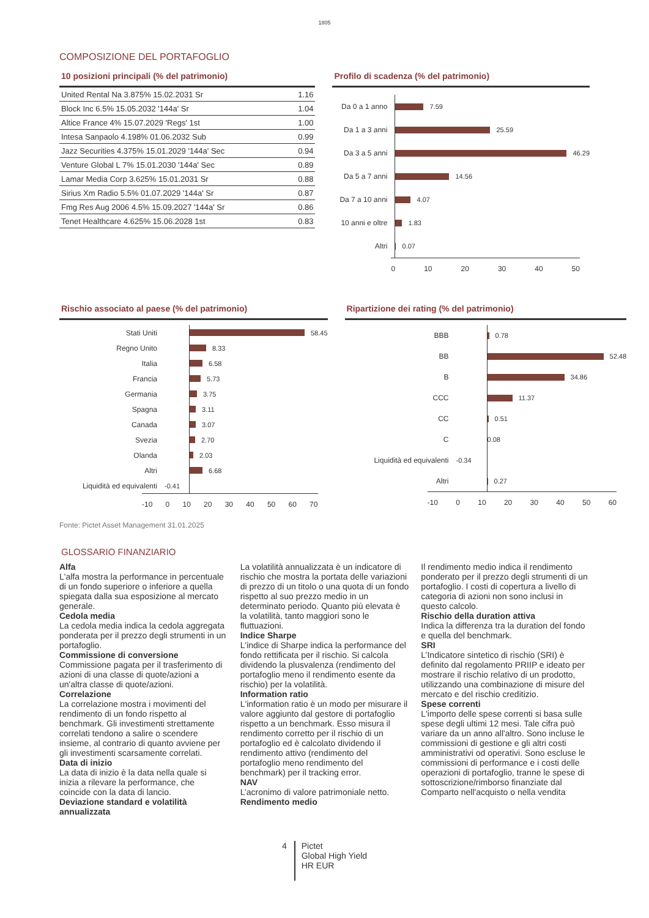1805
COMPOSIZIONE DEL PORTAFOGLIO
10 posizioni principali (% del patrimonio)
| United Rental Na 3.875% 15.02.2031 Sr | 1.16 |
| Block Inc 6.5% 15.05.2032 '144a' Sr | 1.04 |
| Altice France 4% 15.07.2029 'Regs' 1st | 1.00 |
| Intesa Sanpaolo 4.198% 01.06.2032 Sub | 0.99 |
| Jazz Securities 4.375% 15.01.2029 '144a' Sec | 0.94 |
| Venture Global L 7% 15.01.2030 '144a' Sec | 0.89 |
| Lamar Media Corp 3.625% 15.01.2031 Sr | 0.88 |
| Sirius Xm Radio 5.5% 01.07.2029 '144a' Sr | 0.87 |
| Fmg Res Aug 2006 4.5% 15.09.2027 '144a' Sr | 0.86 |
| Tenet Healthcare 4.625% 15.06.2028 1st | 0.83 |
Profilo di scadenza (% del patrimonio)
Da 0 a 1 anno
7.59
Da 1 a 3 anni
25.59
Da 3 a 5 anni
46.29
Da 5 a 7 anni
14.56
Da 7 a 10 anni
4.07
10 anni e oltre
1.83
Altri
0.07
0 10 20 30 40 50
Rischio associato al paese (% del patrimonio)
Stati Uniti
58.45
Regno Unito
8.33
Italia
6.58
Francia
5.73
Germania
3.75
Spagna
3.11
Canada
3.07
Svezia
2.70
Olanda
2.03
Altri
6.68
Liquidità ed equivalenti -0.41
-10 0 10 20 30 40 50 60 70
Ripartizione dei rating (% del patrimonio)
BBB
0.78
BB
52.48
B
34.86
CCC
11.37
CC
0.51
C
0.08
Liquidità ed equivalenti -0.34
Altri
0.27
-10 0 10 20 30 40 50 60
Fonte: Pictet Asset Management 31.01.2025
GLOSSARIO FINANZIARIO
Alfa
L'alfa mostra la performance in percentuale di un fondo superiore o inferiore a quella spiegata dalla sua esposizione al mercato generale.
Cedola media
La cedola media indica la cedola aggregata ponderata per il prezzo degli strumenti in un portafoglio.
Commissione di conversione
Commissione pagata per il trasferimento di azioni di una classe di quote/azioni a un'altra classe di quote/azioni.
Correlazione
La correlazione mostra i movimenti del rendimento di un fondo rispetto al benchmark. Gli investimenti strettamente correlati tendono a salire o scendere insieme, al contrario di quanto avviene per gli investimenti scarsamente correlati.
Data di inizio
La data di inizio è la data nella quale si inizia a rilevare la performance, che coincide con la data di lancio.
Deviazione standard e volatilità annualizzata
La volatilità annualizzata è un indicatore di rischio che mostra la portata delle variazioni di prezzo di un titolo o una quota di un fondo rispetto al suo prezzo medio in un determinato periodo. Quanto più elevata è la volatilità, tanto maggiori sono le fluttuazioni.
Indice Sharpe
L'indice di Sharpe indica la performance del fondo rettificata per il rischio. Si calcola dividendo la plusvalenza (rendimento del portafoglio meno il rendimento esente da rischio) per la volatilità.
Information ratio
L'information ratio è un modo per misurare il valore aggiunto dal gestore di portafoglio rispetto a un benchmark. Esso misura il rendimento corretto per il rischio di un portafoglio ed è calcolato dividendo il rendimento attivo (rendimento del portafoglio meno rendimento del benchmark) per il tracking error.
NAV
L’acronimo di valore patrimoniale netto.
Rendimento medio
Il rendimento medio indica il rendimento ponderato per il prezzo degli strumenti di un portafoglio. I costi di copertura a livello di categoria di azioni non sono inclusi in questo calcolo.
Rischio della duration attiva
Indica la differenza tra la duration del fondo e quella del benchmark.
SRI
L’Indicatore sintetico di rischio (SRI) è definito dal regolamento PRIIP e ideato per mostrare il rischio relativo di un prodotto, utilizzando una combinazione di misure del mercato e del rischio creditizio.
Spese correnti
L'importo delle spese correnti si basa sulle spese degli ultimi 12 mesi. Tale cifra può variare da un anno all'altro. Sono incluse le commissioni di gestione e gli altri costi amministrativi od operativi. Sono escluse le commissioni di performance e i costi delle operazioni di portafoglio, tranne le spese di sottoscrizione/rimborso finanziate dal Comparto nell'acquisto o nella vendita
4
Pictet
Global High Yield
HR EUR